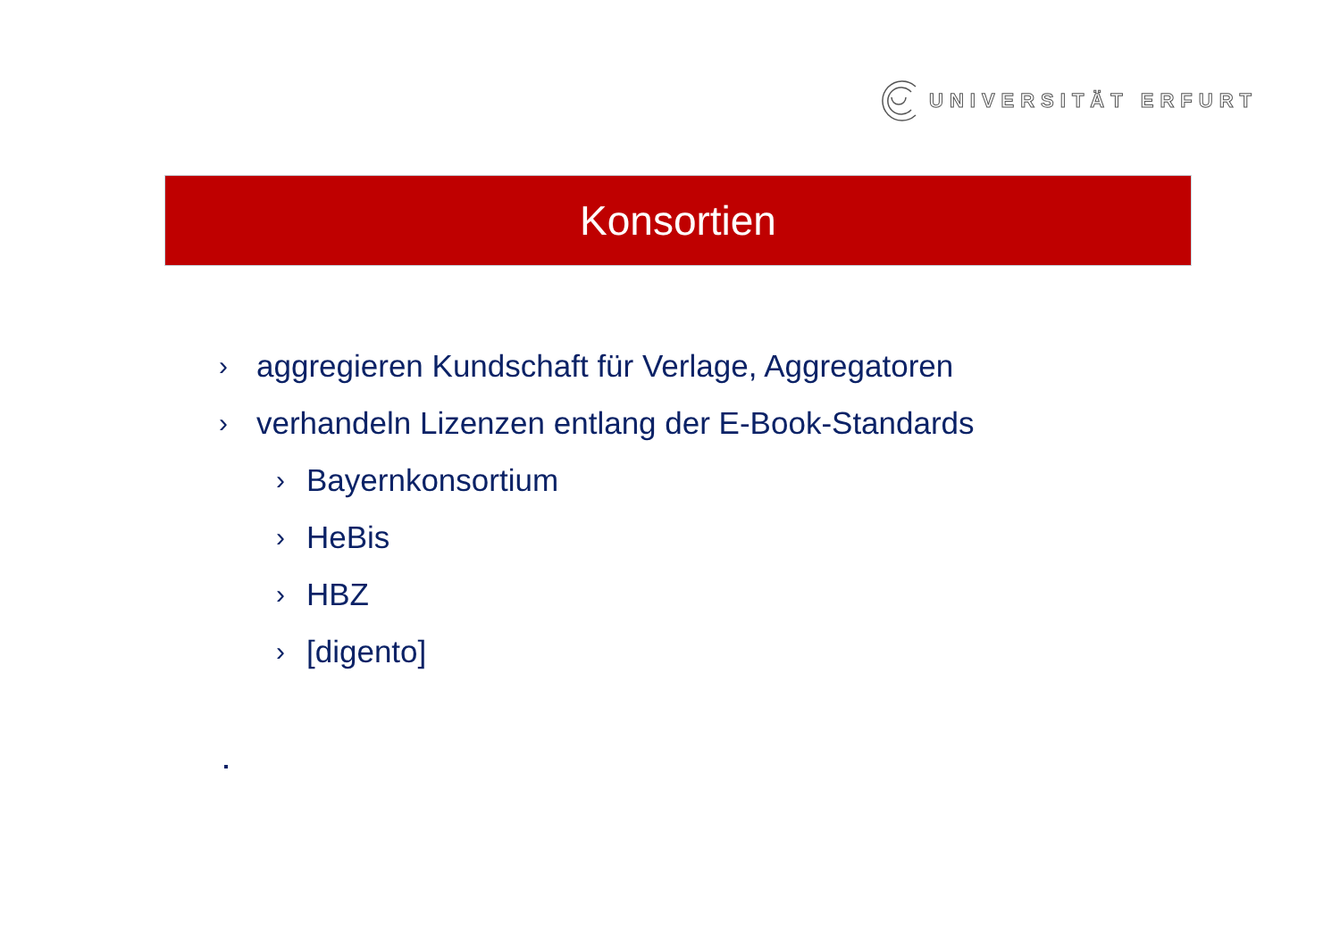UNIVERSITÄT ERFURT
Konsortien
› aggregieren Kundschaft für Verlage, Aggregatoren
› verhandeln Lizenzen entlang der E-Book-Standards
› Bayernkonsortium
› HeBis
› HBZ
› [digento]